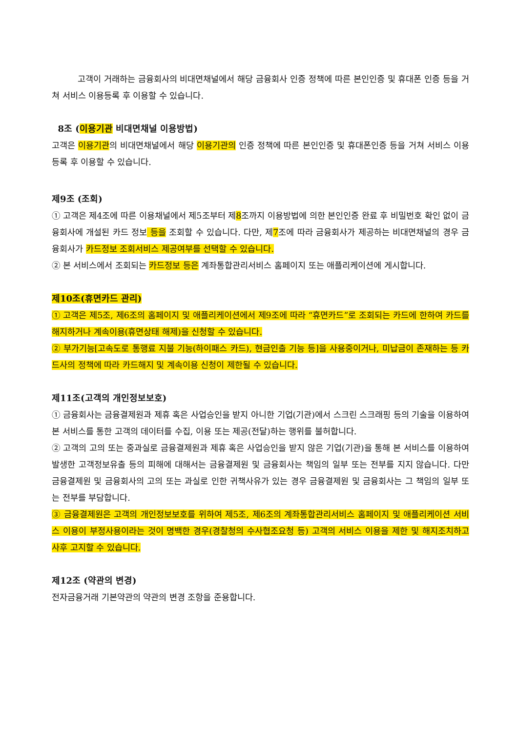고객이 거래하는 금융회사의 비대면채널에서 해당 금융회사 인증 정책에 따른 본인인증 및 휴대폰 인증 등을 거쳐 서비스 이용등록 후 이용할 수 있습니다.
8조 (이용기관 비대면채널 이용방법)
고객은 이용기관의 비대면채널에서 해당 이용기관의 인증 정책에 따른 본인인증 및 휴대폰인증 등을 거쳐 서비스 이용등록 후 이용할 수 있습니다.
제9조 (조회)
① 고객은 제4조에 따른 이용채널에서 제5조부터 제8조까지 이용방법에 의한 본인인증 완료 후 비밀번호 확인 없이 금융회사에 개설된 카드 정보 등을 조회할 수 있습니다. 다만, 제7조에 따라 금융회사가 제공하는 비대면채널의 경우 금융회사가 카드정보 조회서비스 제공여부를 선택할 수 있습니다.
② 본 서비스에서 조회되는 카드정보 등은 계좌통합관리서비스 홈페이지 또는 애플리케이션에 게시합니다.
제10조(휴면카드 관리)
① 고객은 제5조, 제6조의 홈페이지 및 애플리케이션에서 제9조에 따라 “휴면카드”로 조회되는 카드에 한하여 카드를 해지하거나 계속이용(휴면상태 해제)을 신청할 수 있습니다.
② 부가기능[고속도로 통행료 지불 기능(하이패스 카드), 현금인출 기능 등]을 사용중이거나, 미납금이 존재하는 등 카드사의 정책에 따라 카드해지 및 계속이용 신청이 제한될 수 있습니다.
제11조(고객의 개인정보보호)
① 금융회사는 금융결제원과 제휴 혹은 사업승인을 받지 아니한 기업(기관)에서 스크린 스크래핑 등의 기술을 이용하여 본 서비스를 통한 고객의 데이터를 수집, 이용 또는 제공(전달)하는 행위를 불허합니다.
② 고객의 고의 또는 중과실로 금융결제원과 제휴 혹은 사업승인을 받지 않은 기업(기관)을 통해 본 서비스를 이용하여 발생한 고객정보유출 등의 피해에 대해서는 금융결제원 및 금융회사는 책임의 일부 또는 전부를 지지 않습니다. 다만 금융결제원 및 금융회사의 고의 또는 과실로 인한 귀책사유가 있는 경우 금융결제원 및 금융회사는 그 책임의 일부 또는 전부를 부담합니다.
③ 금융결제원은 고객의 개인정보보호를 위하여 제5조, 제6조의 계좌통합관리서비스 홈페이지 및 애플리케이션 서비스 이용이 부정사용이라는 것이 명백한 경우(경찰청의 수사협조요청 등) 고객의 서비스 이용을 제한 및 해지조치하고 사후 고지할 수 있습니다.
제12조 (약관의 변경)
전자금융거래 기본약관의 약관의 변경 조항을 준용합니다.